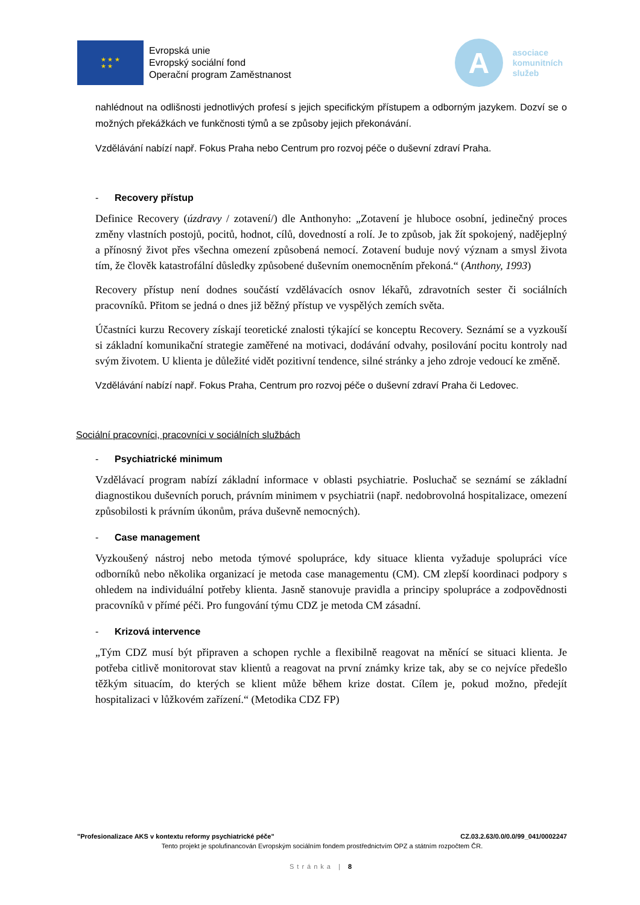★ ★ ★
★ ★
Evropská unie
Evropský sociální fond
Operační program Zaměstnanost
A
asociace
komunitních
služeb
nahlédnout na odlišnosti jednotlivých profesí s jejich specifickým přístupem a odborným jazykem. Dozví se o možných překážkách ve funkčnosti týmů a se způsoby jejich překonávání.
Vzdělávání nabízí např. Fokus Praha nebo Centrum pro rozvoj péče o duševní zdraví Praha.
- Recovery přístup
Definice Recovery (úzdravy / zotavení/) dle Anthonyho: „Zotavení je hluboce osobní, jedinečný proces změny vlastních postojů, pocitů, hodnot, cílů, dovedností a rolí. Je to způsob, jak žít spokojený, nadějeplný a přínosný život přes všechna omezení způsobená nemocí. Zotavení buduje nový význam a smysl života tím, že člověk katastrofální důsledky způsobené duševním onemocněním překoná.“ (Anthony, 1993)
Recovery přístup není dodnes součástí vzdělávacích osnov lékařů, zdravotních sester či sociálních pracovníků. Přitom se jedná o dnes již běžný přístup ve vyspělých zemích světa.
Účastníci kurzu Recovery získají teoretické znalosti týkající se konceptu Recovery. Seznámí se a vyzkouší si základní komunikační strategie zaměřené na motivaci, dodávání odvahy, posilování pocitu kontroly nad svým životem. U klienta je důležité vidět pozitivní tendence, silné stránky a jeho zdroje vedoucí ke změně.
Vzdělávání nabízí např. Fokus Praha, Centrum pro rozvoj péče o duševní zdraví Praha či Ledovec.
Sociální pracovníci, pracovníci v sociálních službách
- Psychiatrické minimum
Vzdělávací program nabízí základní informace v oblasti psychiatrie. Posluchač se seznámí se základní diagnostikou duševních poruch, právním minimem v psychiatrii (např. nedobrovolná hospitalizace, omezení způsobilosti k právním úkonům, práva duševně nemocných).
- Case management
Vyzkoušený nástroj nebo metoda týmové spolupráce, kdy situace klienta vyžaduje spolupráci více odborníků nebo několika organizací je metoda case managementu (CM). CM zlepší koordinaci podpory s ohledem na individuální potřeby klienta. Jasně stanovuje pravidla a principy spolupráce a zodpovědnosti pracovníků v přímé péči. Pro fungování týmu CDZ je metoda CM zásadní.
- Krizová intervence
„Tým CDZ musí být připraven a schopen rychle a flexibilně reagovat na měnící se situaci klienta. Je potřeba citlivě monitorovat stav klientů a reagovat na první známky krize tak, aby se co nejvíce předešlo těžkým situacím, do kterých se klient může během krize dostat. Cílem je, pokud možno, předejít hospitalizaci v lůžkovém zařízení.“ (Metodika CDZ FP)
"Profesionalizace AKS v kontextu reformy psychiatrické péče" CZ.03.2.63/0.0/0.0/99_041/0002247
Tento projekt je spolufinancován Evropským sociálním fondem prostřednictvím OPZ a státním rozpočtem ČR.
Stránka | 8